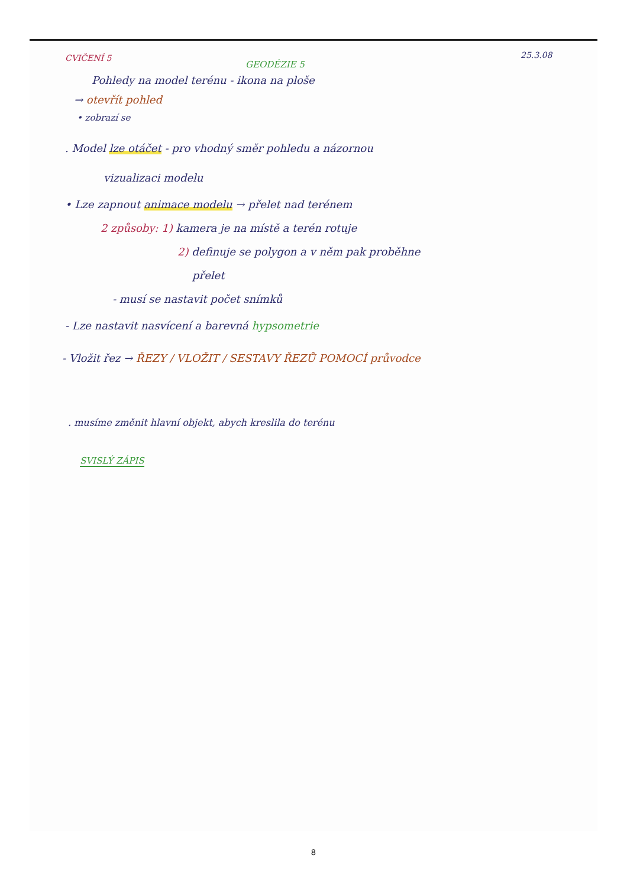CVIČENÍ 5 25.3.08
GEODÉZIE 5
Pohledy na model terénu - ikona na ploše
→ otevřít pohled
• zobrazí se
. Model lze otáčet - pro vhodný směr pohledu a názornou
vizualizaci modelu
• Lze zapnout animace modelu → přelet nad terénem
2 způsoby: 1) kamera je na místě a terén rotuje
2) definuje se polygon a v něm pak proběhne
přelet
- musí se nastavit počet snímků
- Lze nastavit nasvícení a barevná hypsometrie
- Vložit řez → ŘEZY / VLOŽIT / SESTAVY ŘEZŮ POMOCÍ průvodce
. musíme změnit hlavní objekt, abych kreslila do terénu
SVISLÝ ZÁPIS
8